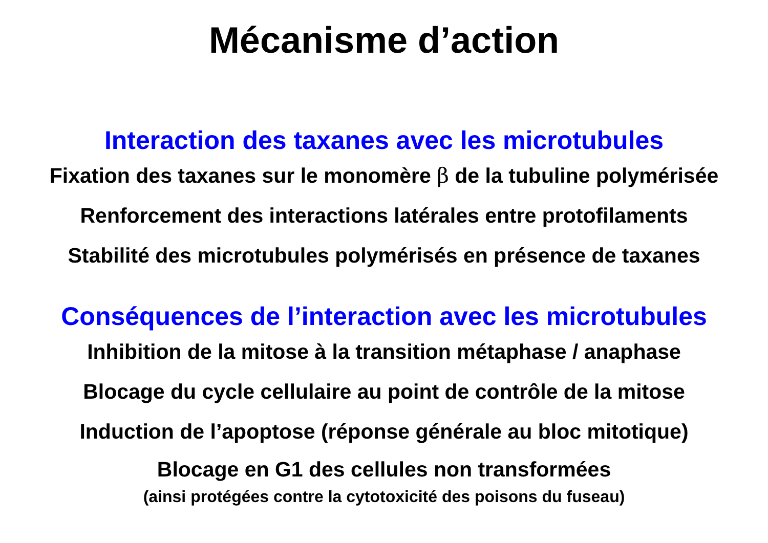Mécanisme d’action
Interaction des taxanes avec les microtubules
Fixation des taxanes sur le monomère β de la tubuline polymérisée
Renforcement des interactions latérales entre protofilaments
Stabilité des microtubules polymérisés en présence de taxanes
Conséquences de l’interaction avec les microtubules
Inhibition de la mitose à la transition métaphase / anaphase
Blocage du cycle cellulaire au point de contrôle de la mitose
Induction de l’apoptose (réponse générale au bloc mitotique)
Blocage en G1 des cellules non transformées
(ainsi protégées contre la cytotoxicité des poisons du fuseau)